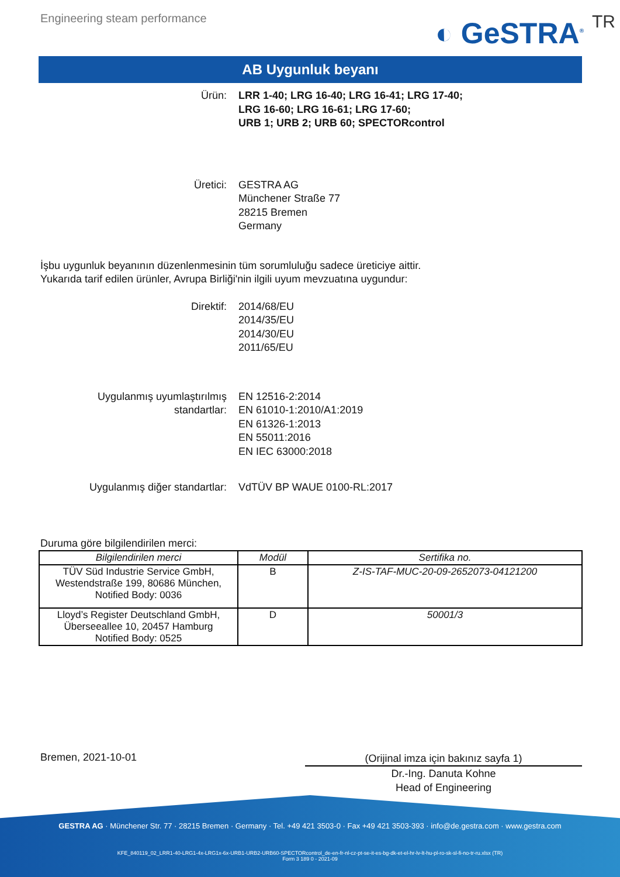Engineering steam performance
◐ GeSTRA<sup>®</sup> TR
AB Uygunluk beyanı
Ürün: LRR 1-40; LRG 16-40; LRG 16-41; LRG 17-40;
LRG 16-60; LRG 16-61; LRG 17-60;
URB 1; URB 2; URB 60; SPECTORcontrol
Üretici: GESTRA AG
Münchener Straße 77
28215 Bremen
Germany
İşbu uygunluk beyanının düzenlenmesinin tüm sorumluluğu sadece üreticiye aittir.
Yukarıda tarif edilen ürünler, Avrupa Birliği'nin ilgili uyum mevzuatına uygundur:
Direktif: 2014/68/EU
2014/35/EU
2014/30/EU
2011/65/EU
Uygulanmış uyumlaştırılmış
standartlar:
EN 12516-2:2014
EN 61010-1:2010/A1:2019
EN 61326-1:2013
EN 55011:2016
EN IEC 63000:2018
Uygulanmış diğer standartlar: VdTÜV BP WAUE 0100-RL:2017
Duruma göre bilgilendirilen merci:
| Bilgilendirilen merci | Modül | Sertifika no. |
| --- | --- | --- |
| TÜV Süd Industrie Service GmbH, Westendstraße 199, 80686 München, Notified Body: 0036 | B | Z-IS-TAF-MUC-20-09-2652073-04121200 |
| Lloyd’s Register Deutschland GmbH, Überseeallee 10, 20457 Hamburg Notified Body: 0525 | D | 50001/3 |
Bremen, 2021-10-01
(Orijinal imza için bakınız sayfa 1)
Dr.-Ing. Danuta Kohne
Head of Engineering
GESTRA AG · Münchener Str. 77 · 28215 Bremen · Germany · Tel. +49 421 3503-0 · Fax +49 421 3503-393 · info@de.gestra.com · www.gestra.com
KFE_840119_02_LRR1-40-LRG1-4x-LRG1x-6x-URB1-URB2-URB60-SPECTORcontrol_de-en-fr-nl-cz-pt-se-it-es-bg-dk-et-el-hr-lv-lt-hu-pl-ro-sk-sl-fi-no-tr-ru.xlsx (TR)
Form 3 189 0 - 2021-09